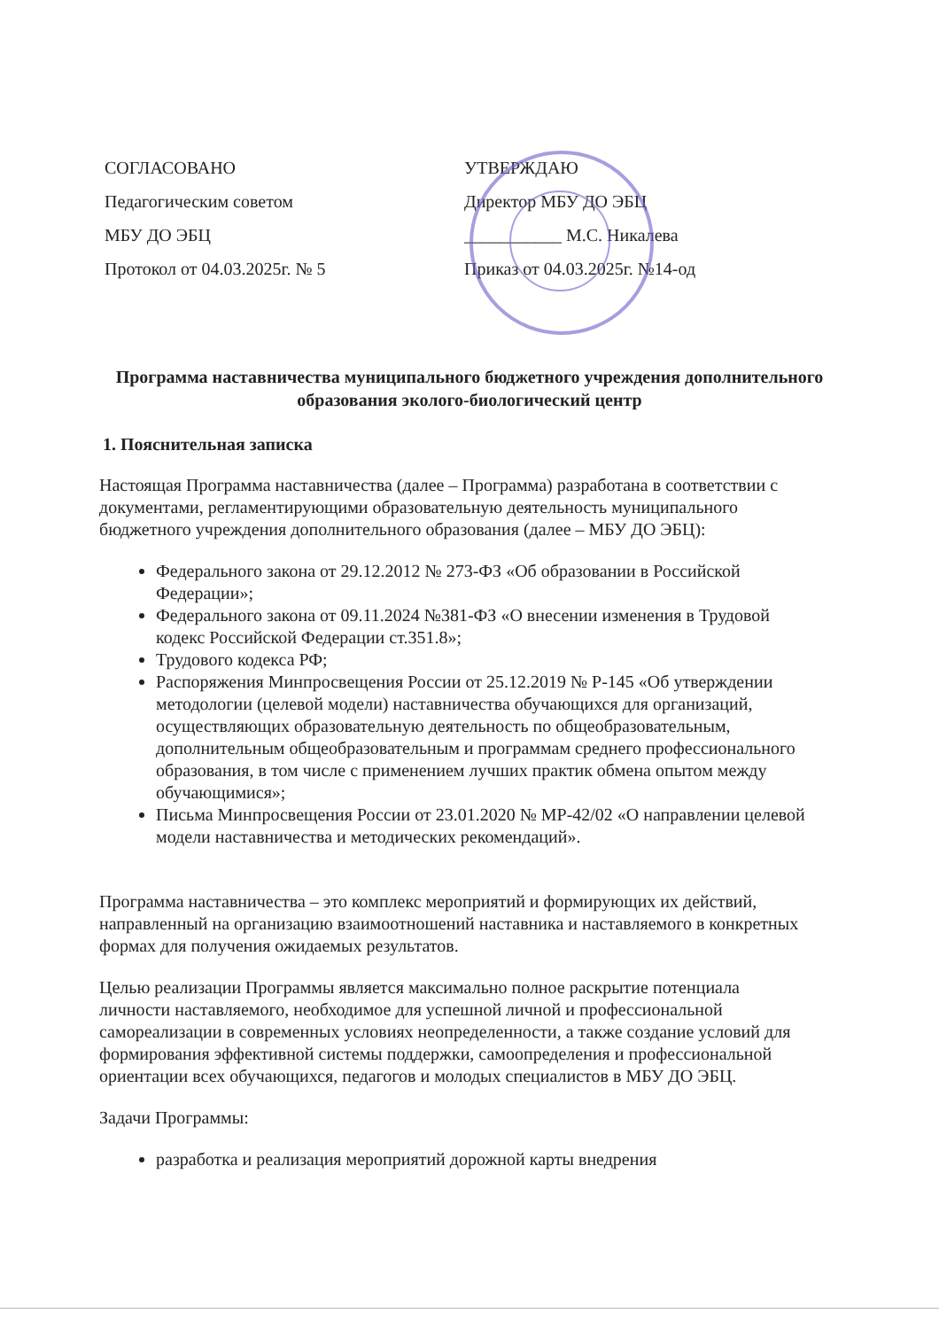СОГЛАСОВАНО
Педагогическим советом
МБУ ДО ЭБЦ
Протокол от 04.03.2025г. № 5
УТВЕРЖДАЮ
Директор МБУ ДО ЭБЦ
___________ М.С. Никалева
Приказ от 04.03.2025г. №14-од
Программа наставничества муниципального бюджетного учреждения дополнительного образования эколого-биологический центр
1. Пояснительная записка
Настоящая Программа наставничества (далее – Программа) разработана в соответствии с документами, регламентирующими образовательную деятельность муниципального бюджетного учреждения дополнительного образования (далее – МБУ ДО ЭБЦ):
Федерального закона от 29.12.2012 № 273-ФЗ «Об образовании в Российской Федерации»;
Федерального закона от 09.11.2024 №381-ФЗ «О внесении изменения в Трудовой кодекс Российской Федерации ст.351.8»;
Трудового кодекса РФ;
Распоряжения Минпросвещения России от 25.12.2019 № Р-145 «Об утверждении методологии (целевой модели) наставничества обучающихся для организаций, осуществляющих образовательную деятельность по общеобразовательным, дополнительным общеобразовательным и программам среднего профессионального образования, в том числе с применением лучших практик обмена опытом между обучающимися»;
Письма Минпросвещения России от 23.01.2020 № МР-42/02 «О направлении целевой модели наставничества и методических рекомендаций».
Программа наставничества – это комплекс мероприятий и формирующих их действий, направленный на организацию взаимоотношений наставника и наставляемого в конкретных формах для получения ожидаемых результатов.
Целью реализации Программы является максимально полное раскрытие потенциала личности наставляемого, необходимое для успешной личной и профессиональной самореализации в современных условиях неопределенности, а также создание условий для формирования эффективной системы поддержки, самоопределения и профессиональной ориентации всех обучающихся, педагогов и молодых специалистов в МБУ ДО ЭБЦ.
Задачи Программы:
разработка и реализация мероприятий дорожной карты внедрения